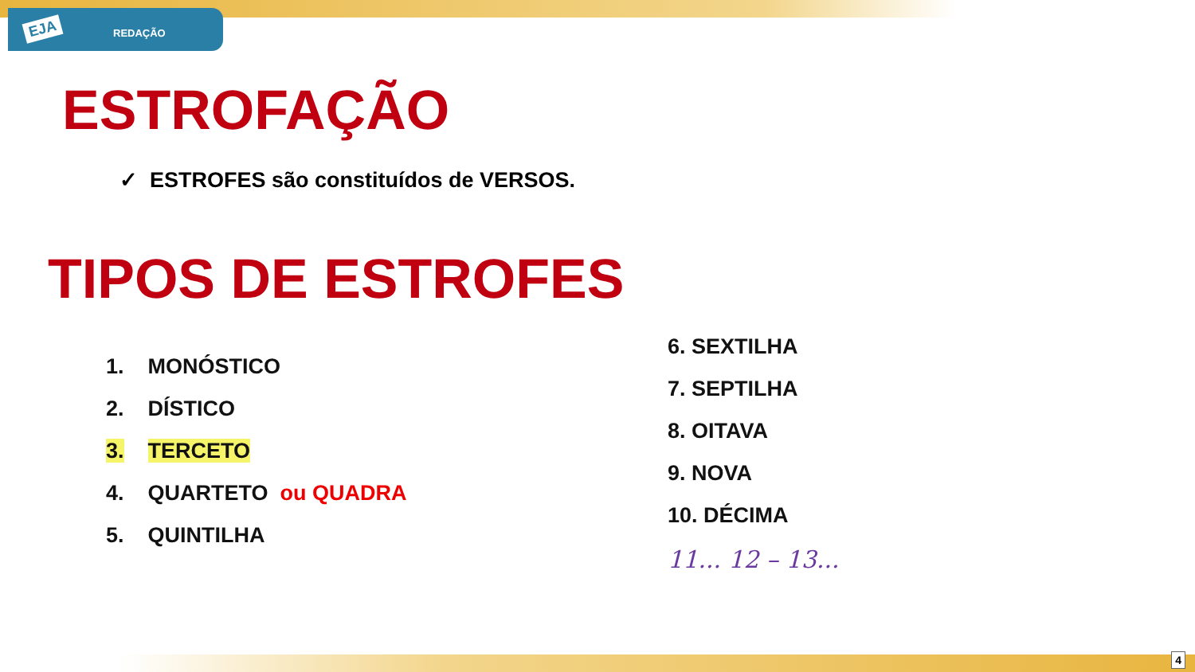EJA REDAÇÃO
ESTROFAÇÃO
✓ ESTROFES são constituídos de VERSOS.
TIPOS DE ESTROFES
1. MONÓSTICO
2. DÍSTICO
3. TERCETO
4. QUARTETO ou QUADRA
5. QUINTILHA
6. SEXTILHA
7. SEPTILHA
8. OITAVA
9. NOVA
10. DÉCIMA
11... 12 – 13...
4